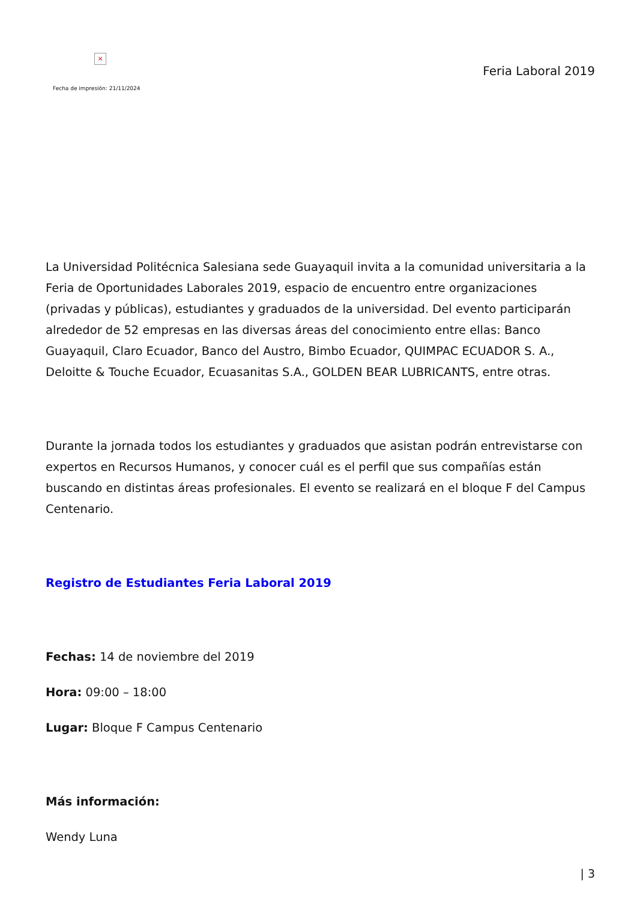×
Fecha de impresión: 21/11/2024
Feria Laboral 2019
La Universidad Politécnica Salesiana sede Guayaquil invita a la comunidad universitaria a la Feria de Oportunidades Laborales 2019, espacio de encuentro entre organizaciones (privadas y públicas), estudiantes y graduados de la universidad. Del evento participarán alrededor de 52 empresas en las diversas áreas del conocimiento entre ellas: Banco Guayaquil, Claro Ecuador, Banco del Austro, Bimbo Ecuador, QUIMPAC ECUADOR S. A., Deloitte & Touche Ecuador, Ecuasanitas S.A., GOLDEN BEAR LUBRICANTS, entre otras.
Durante la jornada todos los estudiantes y graduados que asistan podrán entrevistarse con expertos en Recursos Humanos, y conocer cuál es el perfil que sus compañías están buscando en distintas áreas profesionales. El evento se realizará en el bloque F del Campus Centenario.
Registro de Estudiantes Feria Laboral 2019
Fechas: 14 de noviembre del 2019
Hora: 09:00 – 18:00
Lugar: Bloque F Campus Centenario
Más información:
Wendy Luna
| 3